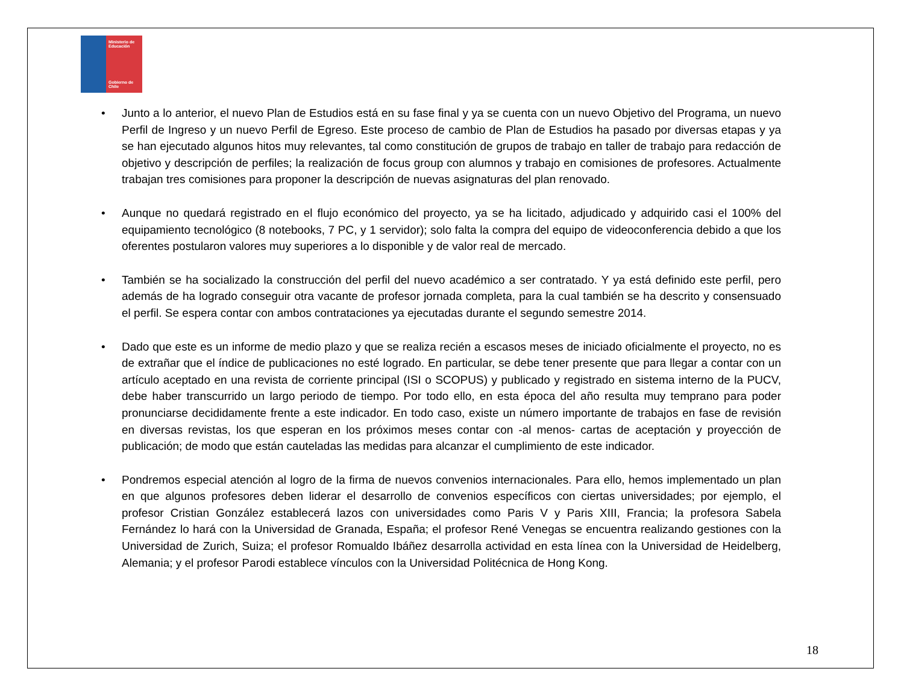Ministerio de Educación
Gobierno de Chile
• Junto a lo anterior, el nuevo Plan de Estudios está en su fase final y ya se cuenta con un nuevo Objetivo del Programa, un nuevo Perfil de Ingreso y un nuevo Perfil de Egreso. Este proceso de cambio de Plan de Estudios ha pasado por diversas etapas y ya se han ejecutado algunos hitos muy relevantes, tal como constitución de grupos de trabajo en taller de trabajo para redacción de objetivo y descripción de perfiles; la realización de focus group con alumnos y trabajo en comisiones de profesores. Actualmente trabajan tres comisiones para proponer la descripción de nuevas asignaturas del plan renovado.
• Aunque no quedará registrado en el flujo económico del proyecto, ya se ha licitado, adjudicado y adquirido casi el 100% del equipamiento tecnológico (8 notebooks, 7 PC, y 1 servidor); solo falta la compra del equipo de videoconferencia debido a que los oferentes postularon valores muy superiores a lo disponible y de valor real de mercado.
• También se ha socializado la construcción del perfil del nuevo académico a ser contratado. Y ya está definido este perfil, pero además de ha logrado conseguir otra vacante de profesor jornada completa, para la cual también se ha descrito y consensuado el perfil. Se espera contar con ambos contrataciones ya ejecutadas durante el segundo semestre 2014.
• Dado que este es un informe de medio plazo y que se realiza recién a escasos meses de iniciado oficialmente el proyecto, no es de extrañar que el índice de publicaciones no esté logrado. En particular, se debe tener presente que para llegar a contar con un artículo aceptado en una revista de corriente principal (ISI o SCOPUS) y publicado y registrado en sistema interno de la PUCV, debe haber transcurrido un largo periodo de tiempo. Por todo ello, en esta época del año resulta muy temprano para poder pronunciarse decididamente frente a este indicador. En todo caso, existe un número importante de trabajos en fase de revisión en diversas revistas, los que esperan en los próximos meses contar con -al menos- cartas de aceptación y proyección de publicación; de modo que están cauteladas las medidas para alcanzar el cumplimiento de este indicador.
• Pondremos especial atención al logro de la firma de nuevos convenios internacionales. Para ello, hemos implementado un plan en que algunos profesores deben liderar el desarrollo de convenios específicos con ciertas universidades; por ejemplo, el profesor Cristian González establecerá lazos con universidades como Paris V y Paris XIII, Francia; la profesora Sabela Fernández lo hará con la Universidad de Granada, España; el profesor René Venegas se encuentra realizando gestiones con la Universidad de Zurich, Suiza; el profesor Romualdo Ibáñez desarrolla actividad en esta línea con la Universidad de Heidelberg, Alemania; y el profesor Parodi establece vínculos con la Universidad Politécnica de Hong Kong.
18